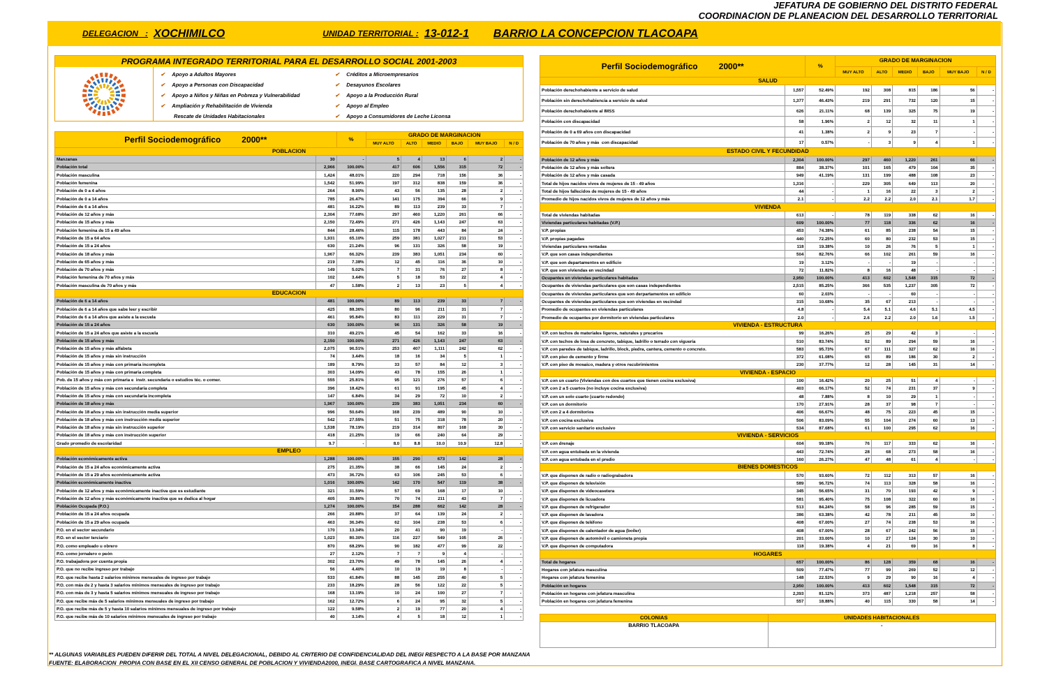JEFATURA DE GOBIERNO DEL DISTRITO FEDERAL
COORDINACION DE PLANEACION DEL DESARROLLO TERRITORIAL
DELEGACION : XOCHIMILCO UNIDAD TERRITORIAL : 13-012-1 BARRIO LA CONCEPCION TLACOAPA
PROGRAMA INTEGRADO TERRITORIAL PARA EL DESARROLLO SOCIAL 2001-2003
✔ Apoyo a Adultos Mayores
✔ Créditos a Microempresarios
✔ Apoyo a Personas con Discapacidad
✔ Desayunos Escolares
✔ Apoyo a Niños y Niñas en Pobreza y Vulnerabilidad
✔ Apoyo a la Producción Rural
✔ Ampliación y Rehabilitación de Vivienda
✔ Apoyo al Empleo
Rescate de Unidades Habitacionales
✔ Apoyo a Consumidores de Leche Liconsa
| Perfil Sociodemográfico 2000** | | % | GRADO DE MARGINACION | | | | | |
| --- | --- | --- | --- | --- | --- | --- | --- | --- |
| | | | MUY ALTO | ALTO | MEDIO | BAJO | MUY BAJO | N / D |
| POBLACION | | | | | | | | |
| Manzanas | 30 | - | 5 | 4 | 13 | 6 | 2 | - |
| Población total | 2,966 | 100.00% | 417 | 606 | 1,556 | 315 | 72 | - |
| Población masculina | 1,424 | 48.01% | 220 | 294 | 718 | 156 | 36 | - |
| Población femenina | 1,542 | 51.99% | 197 | 312 | 838 | 159 | 36 | - |
| Población de 0 a 4 años | 264 | 8.90% | 43 | 56 | 135 | 28 | 2 | - |
| Población de 0 a 14 años | 785 | 26.47% | 141 | 175 | 394 | 66 | 9 | - |
| Población de 6 a 14 años | 481 | 16.22% | 89 | 113 | 239 | 33 | 7 | - |
| Población de 12 años y más | 2,304 | 77.68% | 297 | 460 | 1,220 | 261 | 66 | - |
| Población de 15 años y más | 2,150 | 72.49% | 271 | 426 | 1,143 | 247 | 63 | - |
| Población femenina de 15 a 49 años | 844 | 28.46% | 115 | 178 | 443 | 84 | 24 | - |
| Población de 15 a 64 años | 1,931 | 65.10% | 259 | 381 | 1,027 | 211 | 53 | - |
| Población de 15 a 24 años | 630 | 21.24% | 96 | 131 | 326 | 58 | 19 | - |
| Población de 18 años y más | 1,967 | 66.32% | 239 | 383 | 1,051 | 234 | 60 | - |
| Población de 65 años y más | 219 | 7.38% | 12 | 45 | 116 | 36 | 10 | - |
| Población de 70 años y más | 149 | 5.02% | 7 | 31 | 76 | 27 | 8 | - |
| Población femenina de 70 años y más | 102 | 3.44% | 5 | 18 | 53 | 22 | 4 | - |
| Población masculina de 70 años y más | 47 | 1.58% | 2 | 13 | 23 | 5 | 4 | - |
| EDUCACION | | | | | | | | |
| Población de 6 a 14 años | 481 | 100.00% | 89 | 113 | 239 | 33 | 7 | - |
| Población de 6 a 14 años que sabe leer y escribir | 425 | 88.36% | 80 | 96 | 211 | 31 | 7 | - |
| Población de 6 a 14 años que asiste a la escuela | 461 | 95.84% | 83 | 111 | 229 | 31 | 7 | - |
| Población de 15 a 24 años | 630 | 100.00% | 96 | 131 | 326 | 58 | 19 | - |
| Población de 15 a 24 años que asiste a la escuela | 310 | 49.21% | 45 | 54 | 162 | 33 | 16 | - |
| Población de 15 años y más | 2,150 | 100.00% | 271 | 426 | 1,143 | 247 | 63 | - |
| Población de 15 años y más alfabeta | 2,075 | 96.51% | 253 | 407 | 1,111 | 242 | 62 | - |
| Población de 15 años y más sin instrucción | 74 | 3.44% | 18 | 16 | 34 | 5 | 1 | - |
| Población de 15 años y más con primaria incompleta | 189 | 8.79% | 33 | 57 | 84 | 12 | 3 | - |
| Población de 15 años y más con primaria completa | 303 | 14.09% | 43 | 78 | 155 | 26 | 1 | - |
| Pob. de 15 años y más con primaria e instr. secundaria o estudios téc. o comer. | 555 | 25.81% | 95 | 121 | 276 | 57 | 6 | - |
| Población de 15 años y más con secundaria completa | 396 | 18.42% | 61 | 91 | 195 | 45 | 4 | - |
| Población de 15 años y más con secundaria incompleta | 147 | 6.84% | 34 | 29 | 72 | 10 | 2 | - |
| Población de 18 años y más | 1,967 | 100.00% | 239 | 383 | 1,051 | 234 | 60 | - |
| Población de 18 años y más sin instrucción media superior | 996 | 50.64% | 168 | 239 | 489 | 90 | 10 | - |
| Población de 18 años y más con instrucción media superior | 542 | 27.55% | 51 | 75 | 318 | 78 | 20 | - |
| Población de 18 años y más sin instrucción superior | 1,538 | 78.19% | 219 | 314 | 807 | 168 | 30 | - |
| Población de 18 años y más con instrucción superior | 418 | 21.25% | 19 | 66 | 240 | 64 | 29 | - |
| Grado promedio de escolaridad | 9.7 | - | 8.0 | 8.8 | 10.0 | 10.9 | 12.8 | - |
| EMPLEO | | | | | | | | |
| Población económicamente activa | 1,288 | 100.00% | 155 | 290 | 673 | 142 | 28 | - |
| Población de 15 a 24 años económicamente activa | 275 | 21.35% | 38 | 66 | 145 | 24 | 2 | - |
| Población de 15 a 29 años económicamente activa | 473 | 36.72% | 63 | 106 | 245 | 53 | 6 | - |
| Población económicamente inactiva | 1,016 | 100.00% | 142 | 170 | 547 | 119 | 38 | - |
| Población de 12 años y más económicamente inactiva que es estudiante | 321 | 31.59% | 57 | 69 | 168 | 17 | 10 | - |
| Población de 12 años y más económicamente inactiva que se dedica al hogar | 405 | 39.86% | 70 | 74 | 211 | 43 | 7 | - |
| Población Ocupada (P.O.) | 1,274 | 100.00% | 154 | 288 | 662 | 142 | 28 | - |
| Población de 15 a 24 años ocupada | 266 | 20.88% | 37 | 64 | 139 | 24 | 2 | - |
| Población de 15 a 29 años ocupada | 463 | 36.34% | 62 | 104 | 238 | 53 | 6 | - |
| P.O. en el sector secundario | 170 | 13.34% | 20 | 41 | 90 | 19 | - | - |
| P.O. en el sector terciario | 1,023 | 80.30% | 116 | 227 | 549 | 105 | 26 | - |
| P.O. como empleado u obrero | 870 | 68.29% | 90 | 182 | 477 | 99 | 22 | - |
| P.O. como jornalero o peón | 27 | 2.12% | 7 | 7 | 9 | 4 | - | - |
| P.O. trabajadora por cuenta propia | 302 | 23.70% | 49 | 78 | 145 | 26 | 4 | - |
| P.O. que no recibe ingreso por trabajo | 56 | 4.40% | 10 | 19 | 19 | 8 | - | - |
| P.O. que recibe hasta 2 salarios mínimos mensuales de ingreso por trabajo | 533 | 41.84% | 88 | 145 | 255 | 40 | 5 | - |
| P.O. con más de 2 y hasta 3 salarios mínimos mensuales de ingreso por trabajo | 233 | 18.29% | 28 | 56 | 122 | 22 | 5 | - |
| P.O. con más de 3 y hasta 5 salarios mínimos mensuales de ingreso por trabajo | 168 | 13.19% | 10 | 24 | 100 | 27 | 7 | - |
| P.O. que recibe más de 5 salarios mínimos mensuales de ingreso por trabajo | 162 | 12.72% | 6 | 24 | 95 | 32 | 5 | - |
| P.O. que recibe más de 5 y hasta 10 salarios mínimos mensuales de ingreso por trabajo | 122 | 9.58% | 2 | 19 | 77 | 20 | 4 | - |
| P.O. que recibe más de 10 salarios mínimos mensuales de ingreso por trabajo | 40 | 3.14% | 4 | 5 | 18 | 12 | 1 | - |
| Perfil Sociodemográfico 2000** | | % | GRADO DE MARGINACION | | | | | |
| --- | --- | --- | --- | --- | --- | --- | --- | --- |
| | | | MUY ALTO | ALTO | MEDIO | BAJO | MUY BAJO | N / D |
| SALUD | | | | | | | | |
| Población derechohabiente a servicio de salud | 1,557 | 52.49% | 192 | 308 | 815 | 186 | 56 | - |
| Población sin derechohabiencia a servicio de salud | 1,377 | 46.43% | 219 | 291 | 732 | 120 | 15 | - |
| Población derechohabiente al IMSS | 626 | 21.11% | 68 | 139 | 325 | 75 | 19 | - |
| Población con discapacidad | 58 | 1.96% | 2 | 12 | 32 | 11 | 1 | - |
| Población de 0 a 69 años con discapacidad | 41 | 1.38% | 2 | 9 | 23 | 7 | - | - |
| Población de 70 años y más con discapacidad | 17 | 0.57% | - | 3 | 9 | 4 | 1 | - |
| ESTADO CIVIL Y FECUNDIDAD | | | | | | | | |
| Población de 12 años y más | 2,304 | 100.00% | 297 | 460 | 1,220 | 261 | 66 | - |
| Población de 12 años y más soltera | 884 | 38.37% | 101 | 165 | 479 | 104 | 35 | - |
| Población de 12 años y más casada | 949 | 41.19% | 131 | 199 | 488 | 108 | 23 | - |
| Total de hijos nacidos vivos de mujeres de 15 - 49 años | 1,316 | - | 229 | 305 | 649 | 113 | 20 | - |
| Total de hijos fallecidos de mujeres de 15 - 49 años | 44 | - | 1 | 16 | 22 | 3 | 2 | - |
| Promedio de hijos nacidos vivos de mujeres de 12 años y más | 2.1 | - | 2.2 | 2.2 | 2.0 | 2.1 | 1.7 | - |
| VIVIENDA | | | | | | | | |
| Total de viviendas habitadas | 613 | - | 78 | 119 | 338 | 62 | 16 | - |
| Viviendas particulares habitadas (V.P.) | 609 | 100.00% | 77 | 118 | 336 | 62 | 16 | - |
| V.P. propias | 453 | 74.38% | 61 | 85 | 238 | 54 | 15 | - |
| V.P. propias pagadas | 440 | 72.25% | 60 | 80 | 232 | 53 | 15 | - |
| Viviendas particulares rentadas | 118 | 19.38% | 10 | 26 | 76 | 5 | 1 | - |
| V.P. que son casas independientes | 504 | 82.76% | 66 | 102 | 261 | 59 | 16 | - |
| V.P. que son departamentos en edificio | 19 | 3.12% | - | - | 19 | - | - | - |
| V.P. que son viviendas en vecindad | 72 | 11.82% | 8 | 16 | 48 | - | - | - |
| Ocupantes en viviendas particulares habitadas | 2,950 | 100.00% | 413 | 602 | 1,548 | 315 | 72 | - |
| Ocupantes de viviendas particulares que son casas independientes | 2,515 | 85.25% | 366 | 535 | 1,237 | 305 | 72 | - |
| Ocupantes de viviendas particulares que son derpartamentos en edificio | 60 | 2.03% | - | - | 60 | - | - | - |
| Ocupantes de viviendas particulares que son viviendas en vecindad | 315 | 10.68% | 35 | 67 | 213 | - | - | - |
| Promedio de ocupantes en viviendas particulares | 4.8 | - | 5.4 | 5.1 | 4.6 | 5.1 | 4.5 | - |
| Promedio de ocupantes por dormitorio en viviendas particulares | 2.0 | - | 2.6 | 2.2 | 2.0 | 1.6 | 1.5 | - |
| VIVIENDA - ESTRUCTURA | | | | | | | | |
| V.P. con techos de materiales ligeros, naturales y precarios | 99 | 16.26% | 25 | 29 | 42 | 3 | - | - |
| V.P. con techos de losa de concreto, tabique, ladrillo o terrado con viguería | 510 | 83.74% | 52 | 89 | 294 | 59 | 16 | - |
| V.P. con paredes de tabique, ladrillo, block, piedra, cantera, cemento o concreto. | 583 | 95.73% | 67 | 111 | 327 | 62 | 16 | - |
| V.P. con piso de cemento y firme | 372 | 61.08% | 65 | 89 | 186 | 30 | 2 | - |
| V.P. con piso de mosaico, madera y otros recubrimientos | 230 | 37.77% | 12 | 28 | 145 | 31 | 14 | - |
| VIVIENDA - ESPACIO | | | | | | | | |
| V.P. con un cuarto (Viviendas con dos cuartos que tienen cocina exclusiva) | 100 | 16.42% | 20 | 25 | 51 | 4 | - | - |
| V.P. con 2 a 5 cuartos (no incluye cocina exclusiva) | 403 | 66.17% | 52 | 74 | 231 | 37 | 9 | - |
| V.P. con un solo cuarto (cuarto redondo) | 48 | 7.88% | 8 | 10 | 29 | 1 | - | - |
| V.P. con un dormitorio | 170 | 27.91% | 28 | 37 | 98 | 7 | - | - |
| V.P. con 2 a 4 dormitorios | 406 | 66.67% | 48 | 75 | 223 | 45 | 15 | - |
| V.P. con cocina exclusiva | 506 | 83.09% | 55 | 104 | 274 | 60 | 13 | - |
| V.P. con servicio sanitario exclusivo | 534 | 87.68% | 61 | 100 | 295 | 62 | 16 | - |
| VIVIENDA - SERVICIOS | | | | | | | | |
| V.P. con drenaje | 604 | 99.18% | 76 | 117 | 333 | 62 | 16 | - |
| V.P. con agua entubada en la vivienda | 443 | 72.74% | 28 | 68 | 273 | 58 | 16 | - |
| V.P. con agua entubada en el predio | 160 | 26.27% | 47 | 48 | 61 | 4 | - | - |
| BIENES DOMESTICOS | | | | | | | | |
| V.P. que disponen de radio o radiograbadora | 570 | 93.60% | 72 | 112 | 313 | 57 | 16 | - |
| V.P. que disponen de televisión | 589 | 96.72% | 74 | 113 | 328 | 58 | 16 | - |
| V.P. que disponen de videocasetera | 345 | 56.65% | 31 | 70 | 193 | 42 | 9 | - |
| V.P. que disponen de licuadora | 581 | 95.40% | 75 | 108 | 322 | 60 | 16 | - |
| V.P. que disponen de refrigerador | 513 | 84.24% | 58 | 96 | 285 | 59 | 15 | - |
| V.P. que disponen de lavadora | 386 | 63.38% | 42 | 78 | 211 | 45 | 10 | - |
| V.P. que disponen de teléfono | 408 | 67.00% | 27 | 74 | 238 | 53 | 16 | - |
| V.P. que disponen de calentador de agua (boiler) | 408 | 67.00% | 28 | 67 | 242 | 56 | 15 | - |
| V.P. que disponen de automóvil o camioneta propia | 201 | 33.00% | 10 | 27 | 124 | 30 | 10 | - |
| V.P. que disponen de computadora | 118 | 19.38% | 4 | 21 | 69 | 16 | 8 | - |
| HOGARES | | | | | | | | |
| Total de hogares | 657 | 100.00% | 86 | 128 | 359 | 68 | 16 | - |
| Hogares con jefatura masculina | 509 | 77.47% | 77 | 99 | 269 | 52 | 12 | - |
| Hogares con jefatura femenina | 148 | 22.53% | 9 | 29 | 90 | 16 | 4 | - |
| Población en hogares | 2,950 | 100.00% | 413 | 602 | 1,548 | 315 | 72 | - |
| Población en hogares con jefatura masculina | 2,393 | 81.12% | 373 | 487 | 1,218 | 257 | 58 | - |
| Población en hogares con jefatura femenina | 557 | 18.88% | 40 | 115 | 330 | 58 | 14 | - |
| COLONIAS | UNIDADES HABITACIONALES |
| BARRIO TLACOAPA | - |
** ALGUNAS VARIABLES PUEDEN DIFERIR DEL TOTAL A NIVEL DELEGACIONAL, DEBIDO AL CRITERIO DE CONFIDENCIALIDAD DEL INEGI RESPECTO A LA BASE POR MANZANA
FUENTE: ELABORACION PROPIA CON BASE EN EL XII CENSO GENERAL DE POBLACION Y VIVIENDA2000, INEGI. BASE CARTOGRAFICA A NIVEL MANZANA.